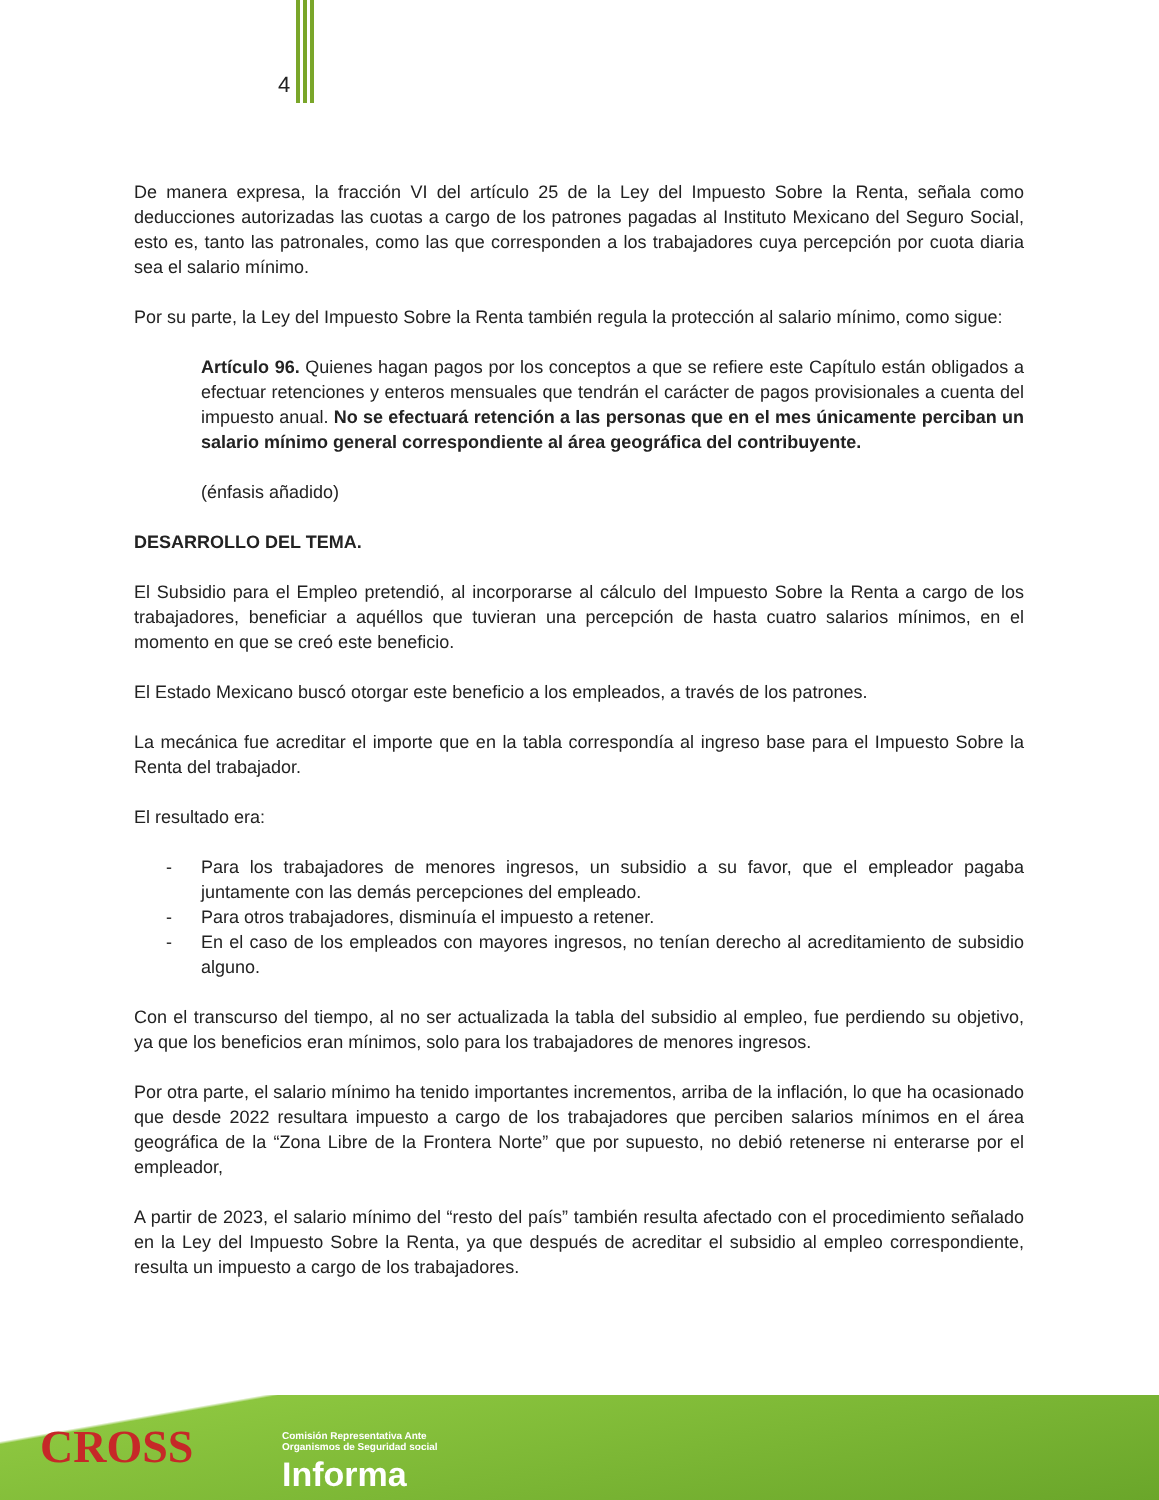4
De manera expresa, la fracción VI del artículo 25 de la Ley del Impuesto Sobre la Renta, señala como deducciones autorizadas las cuotas a cargo de los patrones pagadas al Instituto Mexicano del Seguro Social, esto es, tanto las patronales, como las que corresponden a los trabajadores cuya percepción por cuota diaria sea el salario mínimo.
Por su parte, la Ley del Impuesto Sobre la Renta también regula la protección al salario mínimo, como sigue:
Artículo 96. Quienes hagan pagos por los conceptos a que se refiere este Capítulo están obligados a efectuar retenciones y enteros mensuales que tendrán el carácter de pagos provisionales a cuenta del impuesto anual. No se efectuará retención a las personas que en el mes únicamente perciban un salario mínimo general correspondiente al área geográfica del contribuyente.
(énfasis añadido)
DESARROLLO DEL TEMA.
El Subsidio para el Empleo pretendió, al incorporarse al cálculo del Impuesto Sobre la Renta a cargo de los trabajadores, beneficiar a aquéllos que tuvieran una percepción de hasta cuatro salarios mínimos, en el momento en que se creó este beneficio.
El Estado Mexicano buscó otorgar este beneficio a los empleados, a través de los patrones.
La mecánica fue acreditar el importe que en la tabla correspondía al ingreso base para el Impuesto Sobre la Renta del trabajador.
El resultado era:
- Para los trabajadores de menores ingresos, un subsidio a su favor, que el empleador pagaba juntamente con las demás percepciones del empleado.
- Para otros trabajadores, disminuía el impuesto a retener.
- En el caso de los empleados con mayores ingresos, no tenían derecho al acreditamiento de subsidio alguno.
Con el transcurso del tiempo, al no ser actualizada la tabla del subsidio al empleo, fue perdiendo su objetivo, ya que los beneficios eran mínimos, solo para los trabajadores de menores ingresos.
Por otra parte, el salario mínimo ha tenido importantes incrementos, arriba de la inflación, lo que ha ocasionado que desde 2022 resultara impuesto a cargo de los trabajadores que perciben salarios mínimos en el área geográfica de la “Zona Libre de la Frontera Norte” que por supuesto, no debió retenerse ni enterarse por el empleador,
A partir de 2023, el salario mínimo del “resto del país” también resulta afectado con el procedimiento señalado en la Ley del Impuesto Sobre la Renta, ya que después de acreditar el subsidio al empleo correspondiente, resulta un impuesto a cargo de los trabajadores.
CROSS
Comisión Representativa Ante
Organismos de Seguridad social
Informa